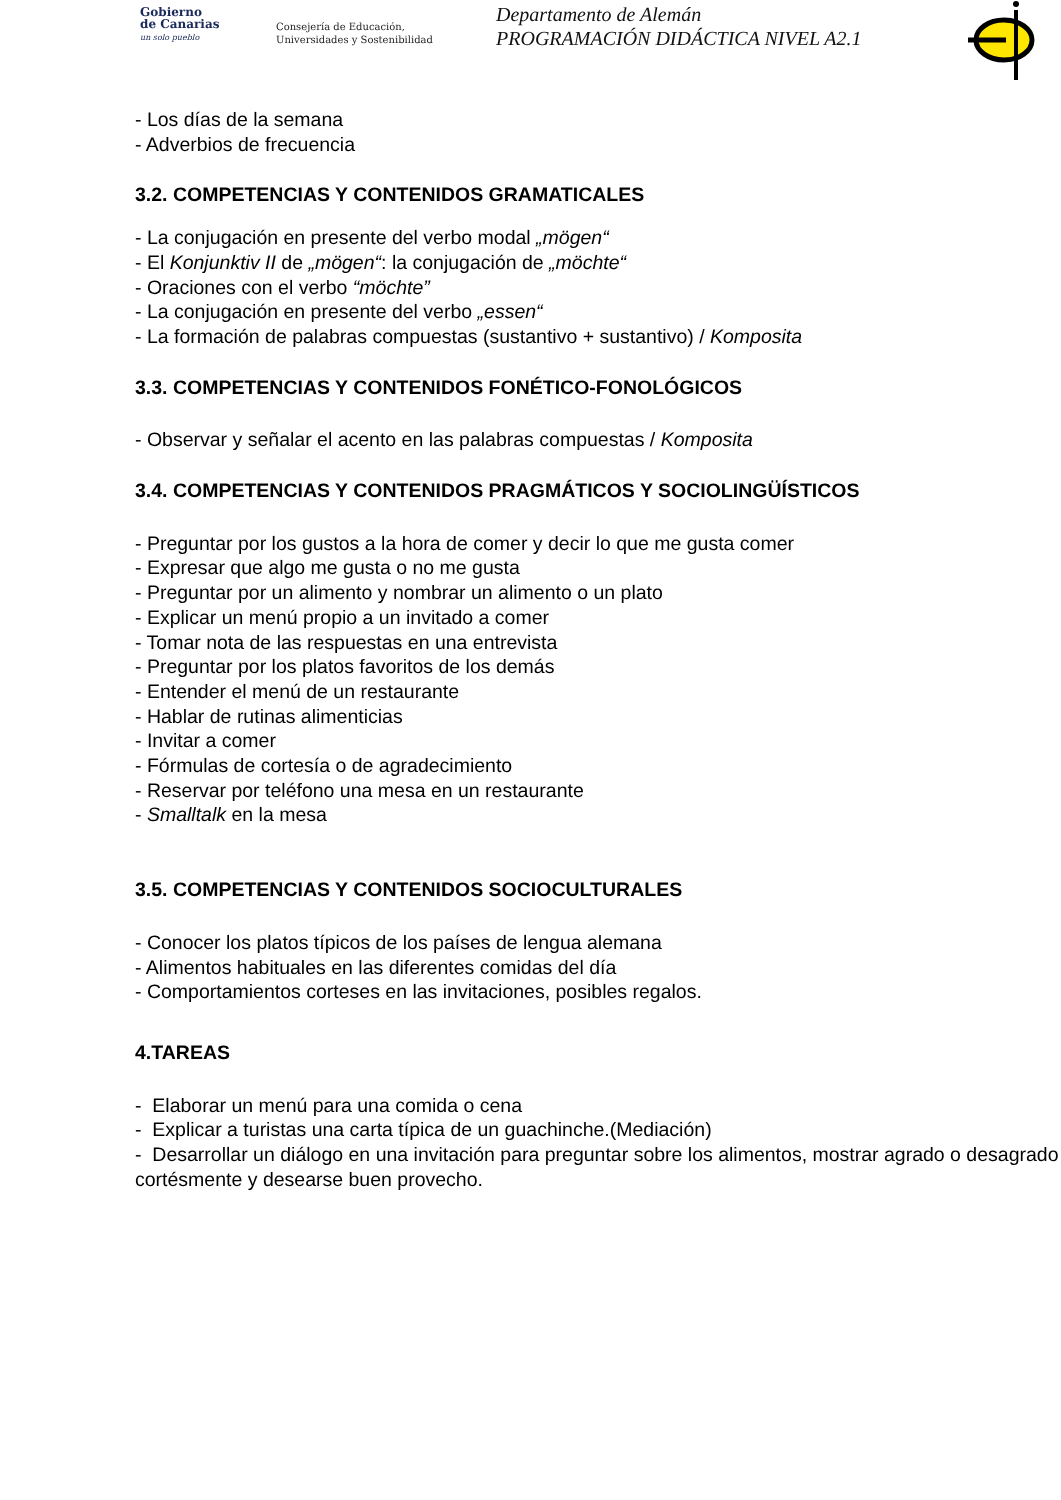Gobierno
de Canarias
un solo pueblo
Consejería de Educación,
Universidades y Sostenibilidad
Departamento de Alemán
PROGRAMACIÓN DIDÁCTICA NIVEL A2.1
- Los días de la semana
- Adverbios de frecuencia
3.2. COMPETENCIAS Y CONTENIDOS GRAMATICALES
- La conjugación en presente del verbo modal „mögen“
- El Konjunktiv II de „mögen“: la conjugación de „möchte“
- Oraciones con el verbo “möchte”
- La conjugación en presente del verbo „essen“
- La formación de palabras compuestas (sustantivo + sustantivo) / Komposita
3.3. COMPETENCIAS Y CONTENIDOS FONÉTICO-FONOLÓGICOS
- Observar y señalar el acento en las palabras compuestas / Komposita
3.4. COMPETENCIAS Y CONTENIDOS PRAGMÁTICOS Y SOCIOLINGÜÍSTICOS
- Preguntar por los gustos a la hora de comer y decir lo que me gusta comer
- Expresar que algo me gusta o no me gusta
- Preguntar por un alimento y nombrar un alimento o un plato
- Explicar un menú propio a un invitado a comer
- Tomar nota de las respuestas en una entrevista
- Preguntar por los platos favoritos de los demás
- Entender el menú de un restaurante
- Hablar de rutinas alimenticias
- Invitar a comer
- Fórmulas de cortesía o de agradecimiento
- Reservar por teléfono una mesa en un restaurante
- Smalltalk en la mesa
3.5. COMPETENCIAS Y CONTENIDOS SOCIOCULTURALES
- Conocer los platos típicos de los países de lengua alemana
- Alimentos habituales en las diferentes comidas del día
- Comportamientos corteses en las invitaciones, posibles regalos.
4.TAREAS
- Elaborar un menú para una comida o cena
- Explicar a turistas una carta típica de un guachinche.(Mediación)
- Desarrollar un diálogo en una invitación para preguntar sobre los alimentos, mostrar agrado o desagrado cortésmente y desearse buen provecho.